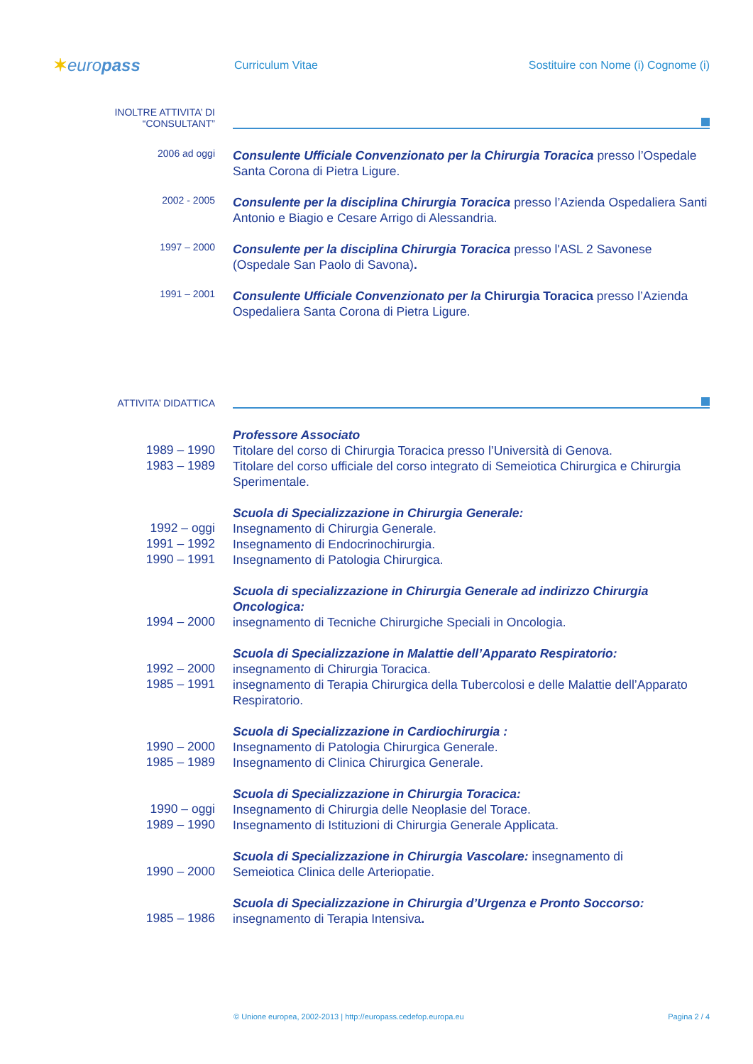✶europass
Curriculum Vitae
Sostituire con Nome (i) Cognome (i)
INOLTRE ATTIVITA’ DI “CONSULTANT”
2006 ad oggi
Consulente Ufficiale Convenzionato per la Chirurgia Toracica presso l’Ospedale Santa Corona di Pietra Ligure.
2002 - 2005
Consulente per la disciplina Chirurgia Toracica presso l’Azienda Ospedaliera Santi Antonio e Biagio e Cesare Arrigo di Alessandria.
1997 – 2000
Consulente per la disciplina Chirurgia Toracica presso l'ASL 2 Savonese (Ospedale San Paolo di Savona).
1991 – 2001
Consulente Ufficiale Convenzionato per la Chirurgia Toracica presso l’Azienda Ospedaliera Santa Corona di Pietra Ligure.
ATTIVITA’ DIDATTICA
Professore Associato
1989 – 1990
Titolare del corso di Chirurgia Toracica presso l’Università di Genova.
1983 – 1989
Titolare del corso ufficiale del corso integrato di Semeiotica Chirurgica e Chirurgia Sperimentale.
Scuola di Specializzazione in Chirurgia Generale:
1992 – oggi
Insegnamento di Chirurgia Generale.
1991 – 1992
Insegnamento di Endocrinochirurgia.
1990 – 1991
Insegnamento di Patologia Chirurgica.
Scuola di specializzazione in Chirurgia Generale ad indirizzo Chirurgia Oncologica:
1994 – 2000
insegnamento di Tecniche Chirurgiche Speciali in Oncologia.
Scuola di Specializzazione in Malattie dell’Apparato Respiratorio:
1992 – 2000
insegnamento di Chirurgia Toracica.
1985 – 1991
insegnamento di Terapia Chirurgica della Tubercolosi e delle Malattie dell’Apparato Respiratorio.
Scuola di Specializzazione in Cardiochirurgia :
1990 – 2000
Insegnamento di Patologia Chirurgica Generale.
1985 – 1989
Insegnamento di Clinica Chirurgica Generale.
Scuola di Specializzazione in Chirurgia Toracica:
1990 – oggi
Insegnamento di Chirurgia delle Neoplasie del Torace.
1989 – 1990
Insegnamento di Istituzioni di Chirurgia Generale Applicata.
Scuola di Specializzazione in Chirurgia Vascolare: insegnamento di
1990 – 2000
Semeiotica Clinica delle Arteriopatie.
Scuola di Specializzazione in Chirurgia d’Urgenza e Pronto Soccorso:
1985 – 1986
insegnamento di Terapia Intensiva.
© Unione europea, 2002-2013 | http://europass.cedefop.europa.eu Pagina 2 / 4